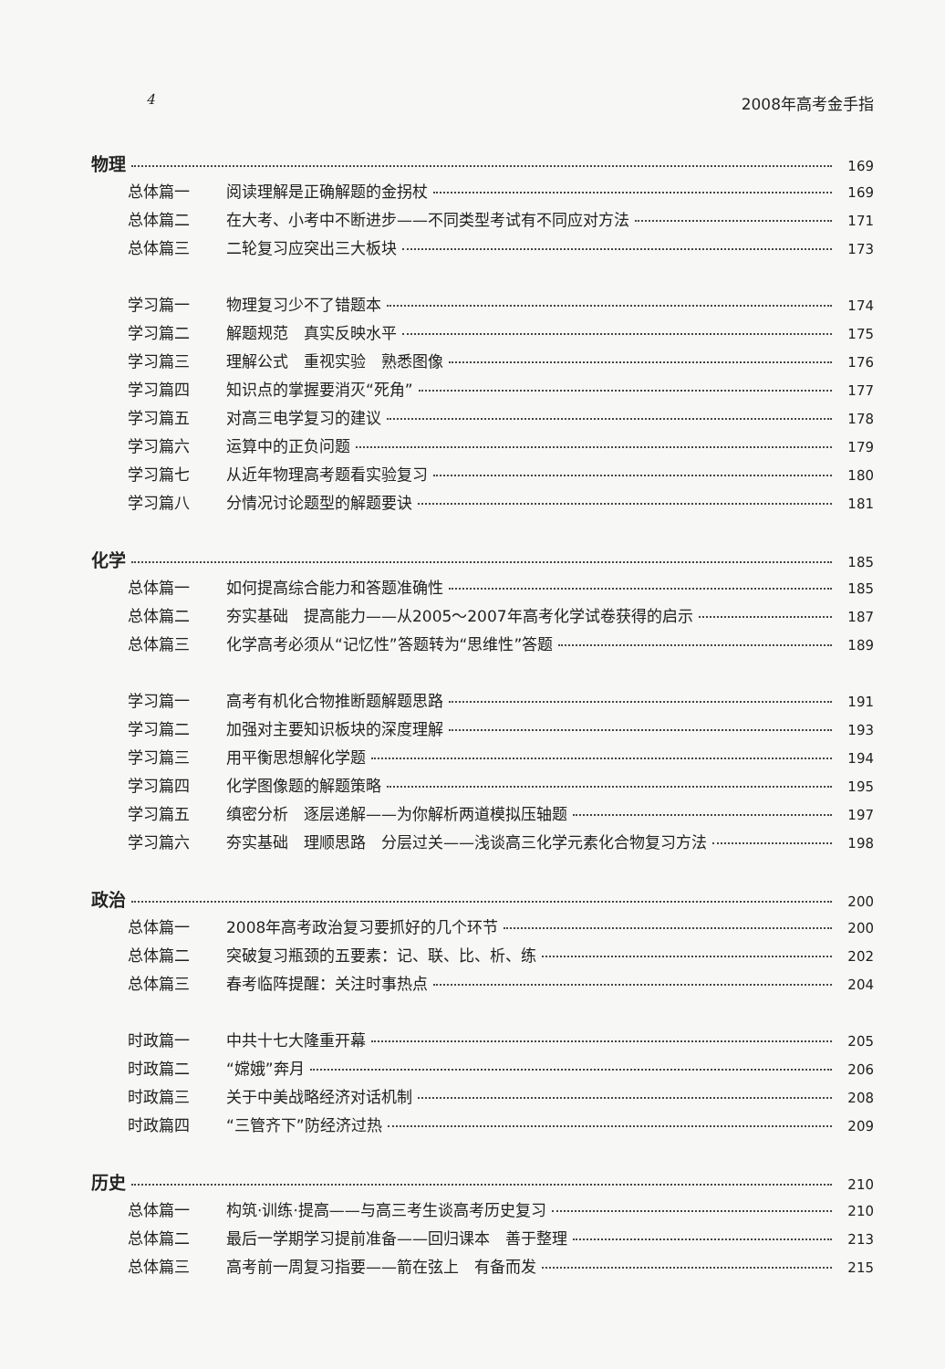4 2008年高考金手指
物理 169
总体篇一 阅读理解是正确解题的金拐杖 169
总体篇二 在大考、小考中不断进步——不同类型考试有不同应对方法 171
总体篇三 二轮复习应突出三大板块 173
学习篇一 物理复习少不了错题本 174
学习篇二 解题规范　真实反映水平 175
学习篇三 理解公式　重视实验　熟悉图像 176
学习篇四 知识点的掌握要消灭“死角” 177
学习篇五 对高三电学复习的建议 178
学习篇六 运算中的正负问题 179
学习篇七 从近年物理高考题看实验复习 180
学习篇八 分情况讨论题型的解题要诀 181
化学 185
总体篇一 如何提高综合能力和答题准确性 185
总体篇二 夯实基础　提高能力——从2005～2007年高考化学试卷获得的启示 187
总体篇三 化学高考必须从“记忆性”答题转为“思维性”答题 189
学习篇一 高考有机化合物推断题解题思路 191
学习篇二 加强对主要知识板块的深度理解 193
学习篇三 用平衡思想解化学题 194
学习篇四 化学图像题的解题策略 195
学习篇五 缜密分析　逐层递解——为你解析两道模拟压轴题 197
学习篇六 夯实基础　理顺思路　分层过关——浅谈高三化学元素化合物复习方法 198
政治 200
总体篇一 2008年高考政治复习要抓好的几个环节 200
总体篇二 突破复习瓶颈的五要素：记、联、比、析、练 202
总体篇三 春考临阵提醒：关注时事热点 204
时政篇一 中共十七大隆重开幕 205
时政篇二 “嫦娥”奔月 206
时政篇三 关于中美战略经济对话机制 208
时政篇四 “三管齐下”防经济过热 209
历史 210
总体篇一 构筑·训练·提高——与高三考生谈高考历史复习 210
总体篇二 最后一学期学习提前准备——回归课本　善于整理 213
总体篇三 高考前一周复习指要——箭在弦上　有备而发 215